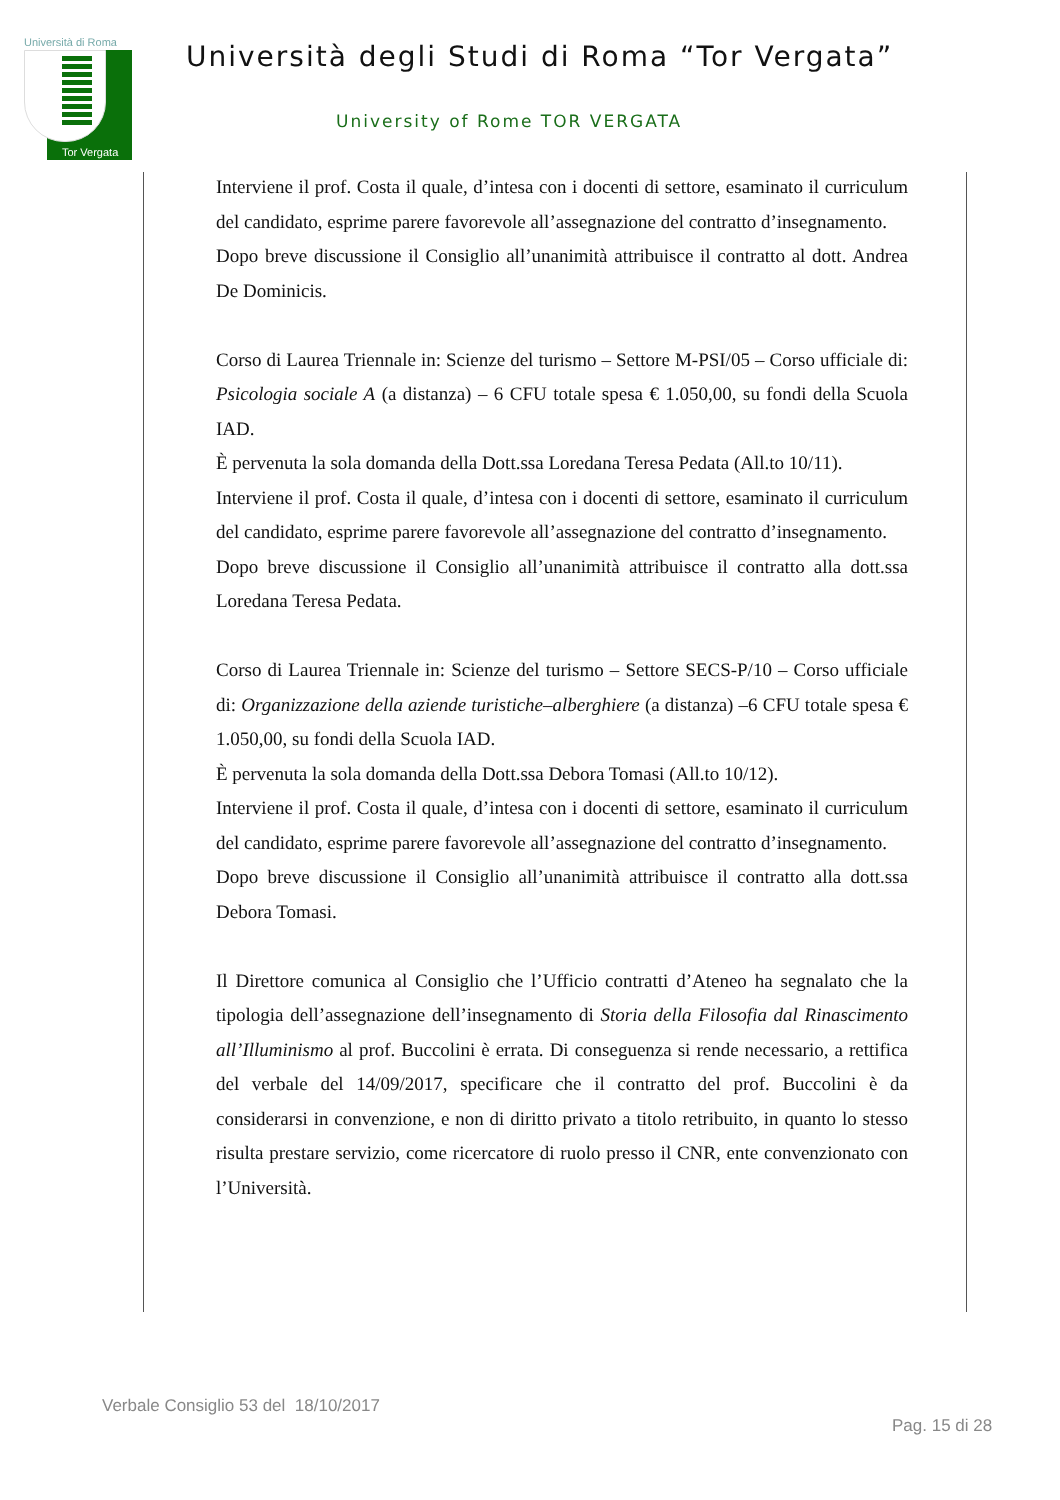Università di Roma
Tor Vergata
Università degli Studi di Roma “Tor Vergata”
University of Rome TOR VERGATA
Interviene il prof. Costa il quale, d’intesa con i docenti di settore, esaminato il curriculum del candidato, esprime parere favorevole all’assegnazione del contratto d’insegnamento.
Dopo breve discussione il Consiglio all’unanimità attribuisce il contratto al dott. Andrea De Dominicis.
Corso di Laurea Triennale in: Scienze del turismo – Settore M-PSI/05 – Corso ufficiale di: Psicologia sociale A (a distanza) – 6 CFU totale spesa € 1.050,00, su fondi della Scuola IAD.
È pervenuta la sola domanda della Dott.ssa Loredana Teresa Pedata (All.to 10/11).
Interviene il prof. Costa il quale, d’intesa con i docenti di settore, esaminato il curriculum del candidato, esprime parere favorevole all’assegnazione del contratto d’insegnamento.
Dopo breve discussione il Consiglio all’unanimità attribuisce il contratto alla dott.ssa Loredana Teresa Pedata.
Corso di Laurea Triennale in: Scienze del turismo – Settore SECS-P/10 – Corso ufficiale di: Organizzazione della aziende turistiche–alberghiere (a distanza) –6 CFU totale spesa € 1.050,00, su fondi della Scuola IAD.
È pervenuta la sola domanda della Dott.ssa Debora Tomasi (All.to 10/12).
Interviene il prof. Costa il quale, d’intesa con i docenti di settore, esaminato il curriculum del candidato, esprime parere favorevole all’assegnazione del contratto d’insegnamento.
Dopo breve discussione il Consiglio all’unanimità attribuisce il contratto alla dott.ssa Debora Tomasi.
Il Direttore comunica al Consiglio che l’Ufficio contratti d’Ateneo ha segnalato che la tipologia dell’assegnazione dell’insegnamento di Storia della Filosofia dal Rinascimento all’Illuminismo al prof. Buccolini è errata. Di conseguenza si rende necessario, a rettifica del verbale del 14/09/2017, specificare che il contratto del prof. Buccolini è da considerarsi in convenzione, e non di diritto privato a titolo retribuito, in quanto lo stesso risulta prestare servizio, come ricercatore di ruolo presso il CNR, ente convenzionato con l’Università.
Verbale Consiglio 53 del 18/10/2017
Pag. 15 di 28